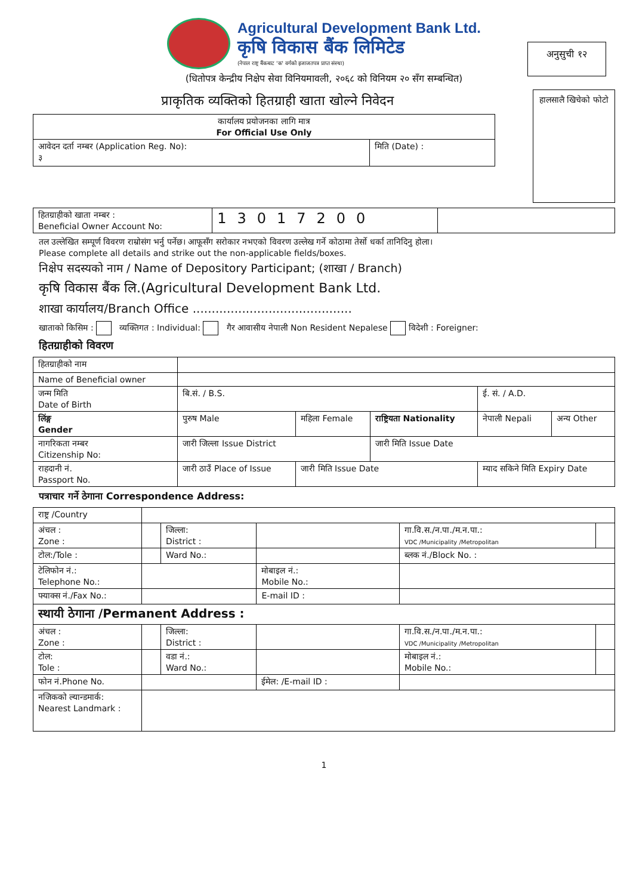Agricultural Development Bank Ltd.
कृषि विकास बैंक लिमिटेड
(नेपाल राष्ट्र बैंकबाट 'क' वर्गको इजाजतपत्र प्राप्त संस्था)
अनुसुची १२
(धितोपत्र केन्द्रीय निक्षेप सेवा विनियमावली, २०६८ को विनियम २० सँग सम्बन्धित)
प्राकृतिक व्यक्तिको हितग्राही खाता खोल्ने निवेदन
| कार्यालय प्रयोजनका लागि मात्र For Official Use Only | |
| आवेदन दर्ता नम्बर (Application Reg. No): ३ | मिति (Date) : |
हालसालै खिचेको फोटो
| हितग्राहीको खाता नम्बर : Beneficial Owner Account No: | 13017200 | |
तल उल्लेखित सम्पूर्ण विवरण राम्रोसंग भर्नु पर्नेछ। आफूसँग सरोकार नभएको विवरण उल्लेख गर्ने कोठामा तेर्सो धर्का तानिदिनु होला।
Please complete all details and strike out the non-applicable fields/boxes.
निक्षेप सदस्यको नाम / Name of Depository Participant; (शाखा / Branch)
कृषि विकास बैंक लि.(Agricultural Development Bank Ltd.
शाखा कार्यालय/Branch Office ..........................................
खाताको किसिम : व्यक्तिगत : Individual: गैर आवासीय नेपाली Non Resident Nepalese विदेशी : Foreigner:
हितग्राहीको विवरण
| हितग्राहीको नाम | | | | | |
| Name of Beneficial owner | | | | | |
| जन्म मिति Date of Birth | बि.सं. / B.S. | | | ई. सं. / A.D. | |
| लिंङ्ग Gender | पुरुष Male | महिला Female | राष्ट्रियता Nationality | नेपाली Nepali | अन्य Other |
| नागरिकता नम्बर Citizenship No: | जारी जिल्ला Issue District | | जारी मिति Issue Date | | |
| राहदानी नं. Passport No. | जारी ठाउँ Place of Issue | जारी मिति Issue Date | | म्याद सकिने मिति Expiry Date | |
पत्राचार गर्ने ठेगाना Correspondence Address:
| राष्ट्र /Country | | | | | |
| अंचल : Zone : | | जिल्ला: District : | | गा.वि.स./न.पा./म.न.पा.: VDC /Municipality /Metropolitan | |
| टोल:/Tole : | | Ward No.: | | ब्लक नं./Block No. : | |
| टेलिफोन नं.: Telephone No.: | | | मोबाइल नं.: Mobile No.: | | |
| फ्याक्स नं./Fax No.: | | | E-mail ID : | | |
| स्थायी ठेगाना /Permanent Address : | | | | | |
| अंचल : Zone : | | जिल्ला: District : | | गा.वि.स./न.पा./म.न.पा.: VDC /Municipality /Metropolitan | |
| टोल: Tole : | | वडा नं.: Ward No.: | | मोबाइल नं.: Mobile No.: | |
| फोन नं.Phone No. | | | ईमेल: /E-mail ID : | | |
| नजिकको ल्यान्डमार्क: Nearest Landmark : | | | | | |
1